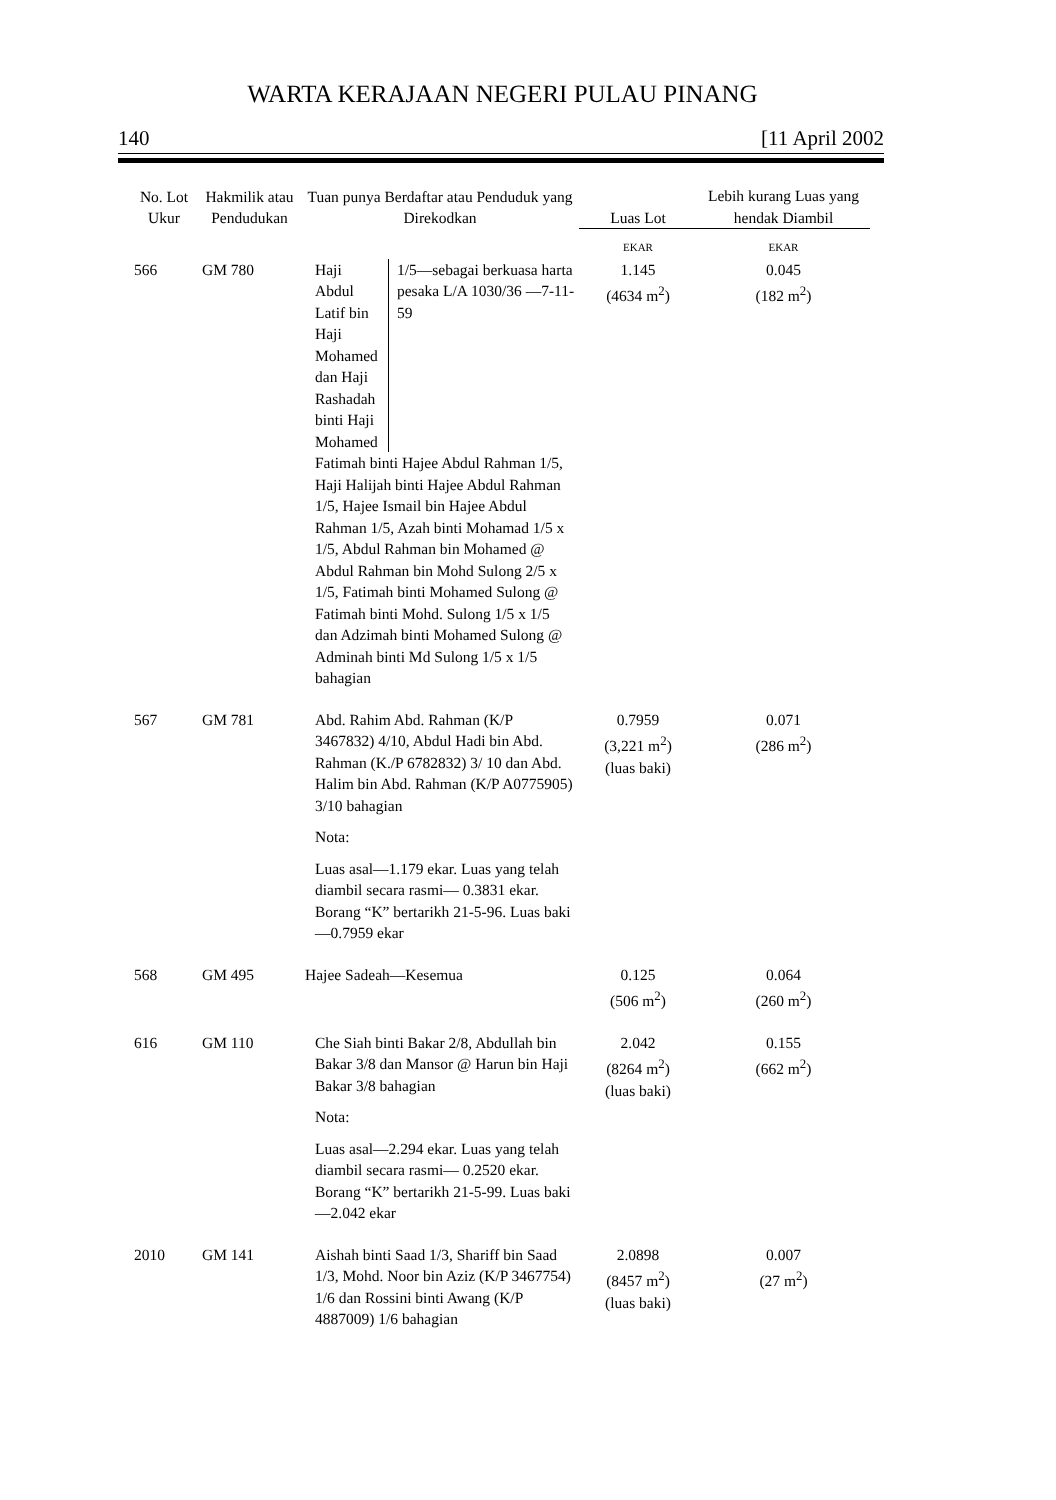WARTA KERAJAAN NEGERI PULAU PINANG
140 [11 April 2002
| No. Lot Ukur | Hakmilik atau Pendudukan | Tuan punya Berdaftar atau Penduduk yang Direkodkan | Luas Lot | Lebih kurang Luas yang hendak Diambil |
| --- | --- | --- | --- | --- |
| | | | EKAR | EKAR |
| 566 | GM 780 | Haji Abdul Latif bin Haji Mohamed dan Haji Rashadah binti Haji Mohamed 1/5—sebagai berkuasa harta pesaka L/A 1030/36 —7-11-59 Fatimah binti Hajee Abdul Rahman 1/5, Haji Halijah binti Hajee Abdul Rahman 1/5, Hajee Ismail bin Hajee Abdul Rahman 1/5, Azah binti Mohamad 1/5 x 1/5, Abdul Rahman bin Mohamed @ Abdul Rahman bin Mohd Sulong 2/5 x 1/5, Fatimah binti Mohamed Sulong @ Fatimah binti Mohd. Sulong 1/5 x 1/5 dan Adzimah binti Mohamed Sulong @ Adminah binti Md Sulong 1/5 x 1/5 bahagian | 1.145 (4634 m<sup>2</sup>) | 0.045 (182 m<sup>2</sup>) |
| 567 | GM 781 | Abd. Rahim Abd. Rahman (K/P 3467832) 4/10, Abdul Hadi bin Abd. Rahman (K./P 6782832) 3/ 10 dan Abd. Halim bin Abd. Rahman (K/P A0775905) 3/10 bahagian Nota: Luas asal—1.179 ekar. Luas yang telah diambil secara rasmi— 0.3831 ekar. Borang “K” bertarikh 21-5-96. Luas baki—0.7959 ekar | 0.7959 (3,221 m<sup>2</sup>) (luas baki) | 0.071 (286 m<sup>2</sup>) |
| 568 | GM 495 | Hajee Sadeah—Kesemua | 0.125 (506 m<sup>2</sup>) | 0.064 (260 m<sup>2</sup>) |
| 616 | GM 110 | Che Siah binti Bakar 2/8, Abdullah bin Bakar 3/8 dan Mansor @ Harun bin Haji Bakar 3/8 bahagian Nota: Luas asal—2.294 ekar. Luas yang telah diambil secara rasmi— 0.2520 ekar. Borang “K” bertarikh 21-5-99. Luas baki—2.042 ekar | 2.042 (8264 m<sup>2</sup>) (luas baki) | 0.155 (662 m<sup>2</sup>) |
| 2010 | GM 141 | Aishah binti Saad 1/3, Shariff bin Saad 1/3, Mohd. Noor bin Aziz (K/P 3467754) 1/6 dan Rossini binti Awang (K/P 4887009) 1/6 bahagian | 2.0898 (8457 m<sup>2</sup>) (luas baki) | 0.007 (27 m<sup>2</sup>) |